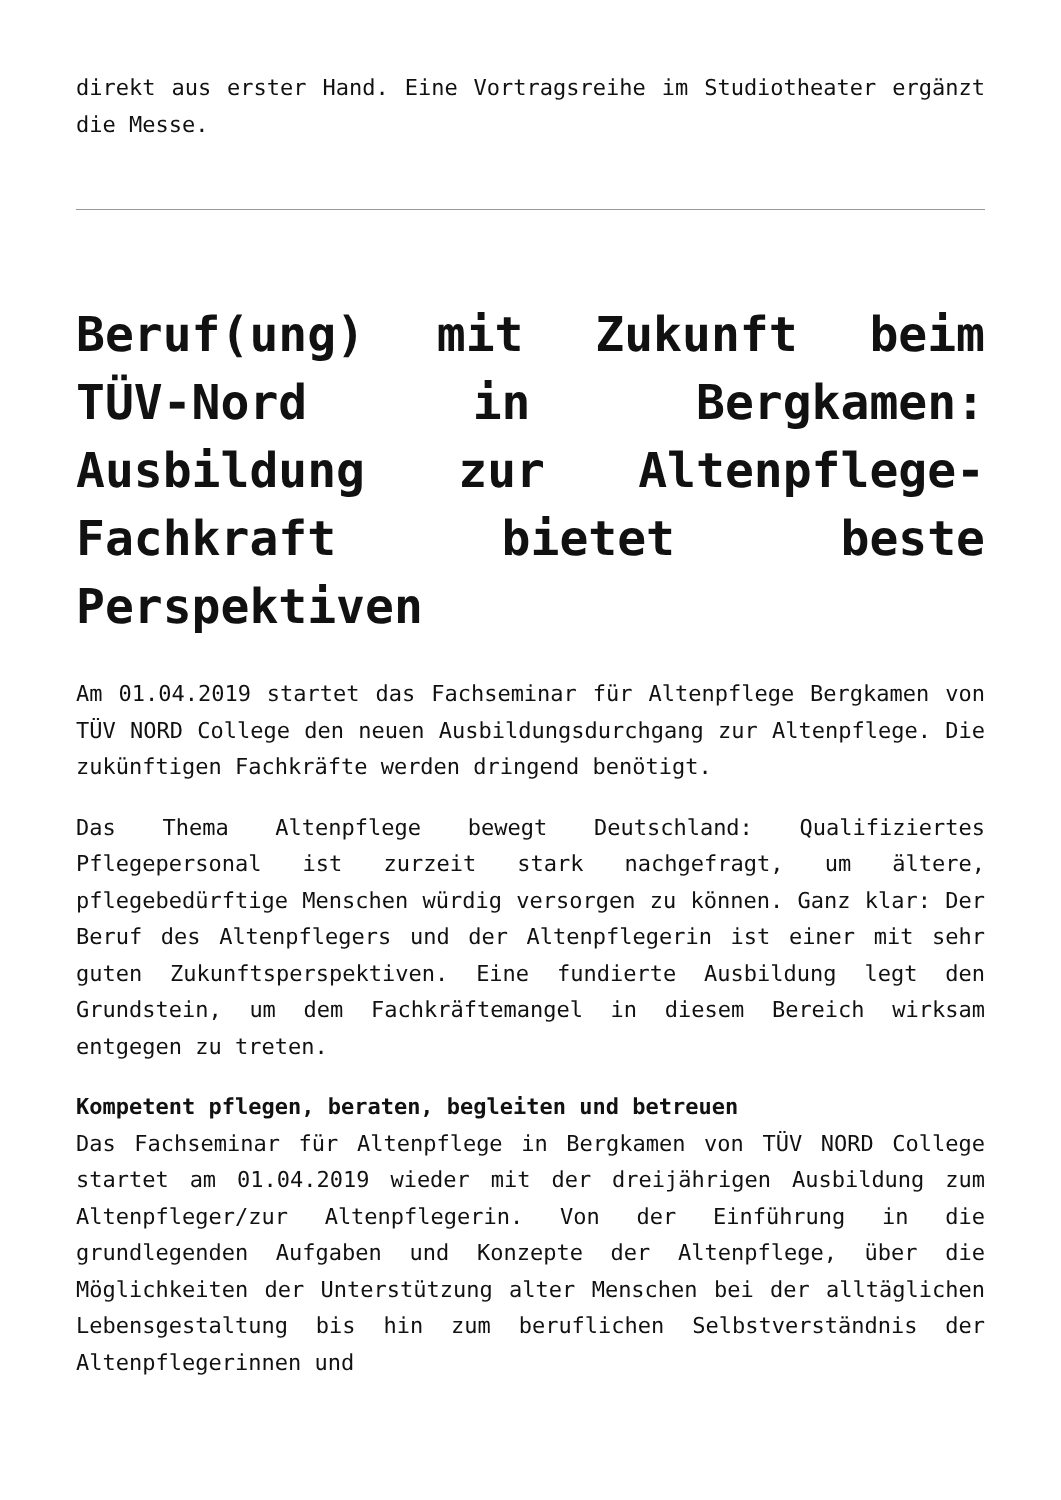direkt aus erster Hand. Eine Vortragsreihe im Studiotheater ergänzt die Messe.
Beruf(ung) mit Zukunft beim TÜV-Nord in Bergkamen: Ausbildung zur Altenpflege-Fachkraft bietet beste Perspektiven
Am 01.04.2019 startet das Fachseminar für Altenpflege Bergkamen von TÜV NORD College den neuen Ausbildungsdurchgang zur Altenpflege. Die zukünftigen Fachkräfte werden dringend benötigt.
Das Thema Altenpflege bewegt Deutschland: Qualifiziertes Pflegepersonal ist zurzeit stark nachgefragt, um ältere, pflegebedürftige Menschen würdig versorgen zu können. Ganz klar: Der Beruf des Altenpflegers und der Altenpflegerin ist einer mit sehr guten Zukunftsperspektiven. Eine fundierte Ausbildung legt den Grundstein, um dem Fachkräftemangel in diesem Bereich wirksam entgegen zu treten.
Kompetent pflegen, beraten, begleiten und betreuen
Das Fachseminar für Altenpflege in Bergkamen von TÜV NORD College startet am 01.04.2019 wieder mit der dreijährigen Ausbildung zum Altenpfleger/zur Altenpflegerin. Von der Einführung in die grundlegenden Aufgaben und Konzepte der Altenpflege, über die Möglichkeiten der Unterstützung alter Menschen bei der alltäglichen Lebensgestaltung bis hin zum beruflichen Selbstverständnis der Altenpflegerinnen und